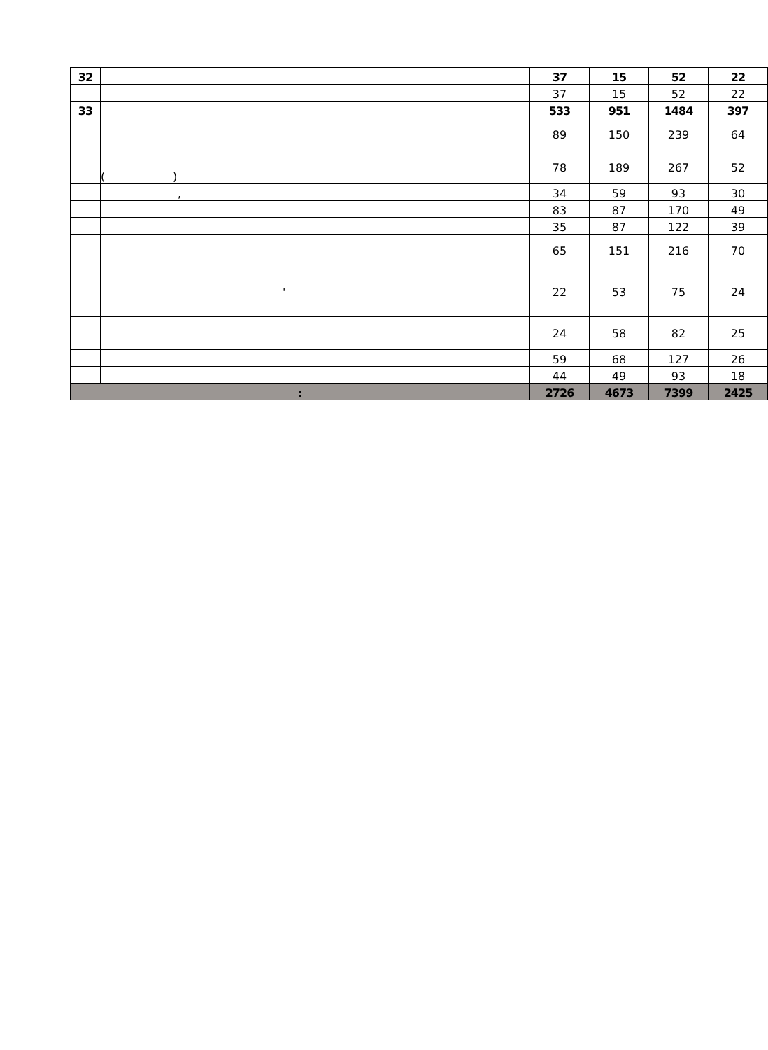| 32 | | 37 | 15 | 52 | 22 |
| | | 37 | 15 | 52 | 22 |
| 33 | | 533 | 951 | 1484 | 397 |
| | | 89 | 150 | 239 | 64 |
| | ( ) | 78 | 189 | 267 | 52 |
| | , | 34 | 59 | 93 | 30 |
| | | 83 | 87 | 170 | 49 |
| | | 35 | 87 | 122 | 39 |
| | | 65 | 151 | 216 | 70 |
| | ' | 22 | 53 | 75 | 24 |
| | | 24 | 58 | 82 | 25 |
| | | 59 | 68 | 127 | 26 |
| | | 44 | 49 | 93 | 18 |
| : | | 2726 | 4673 | 7399 | 2425 |